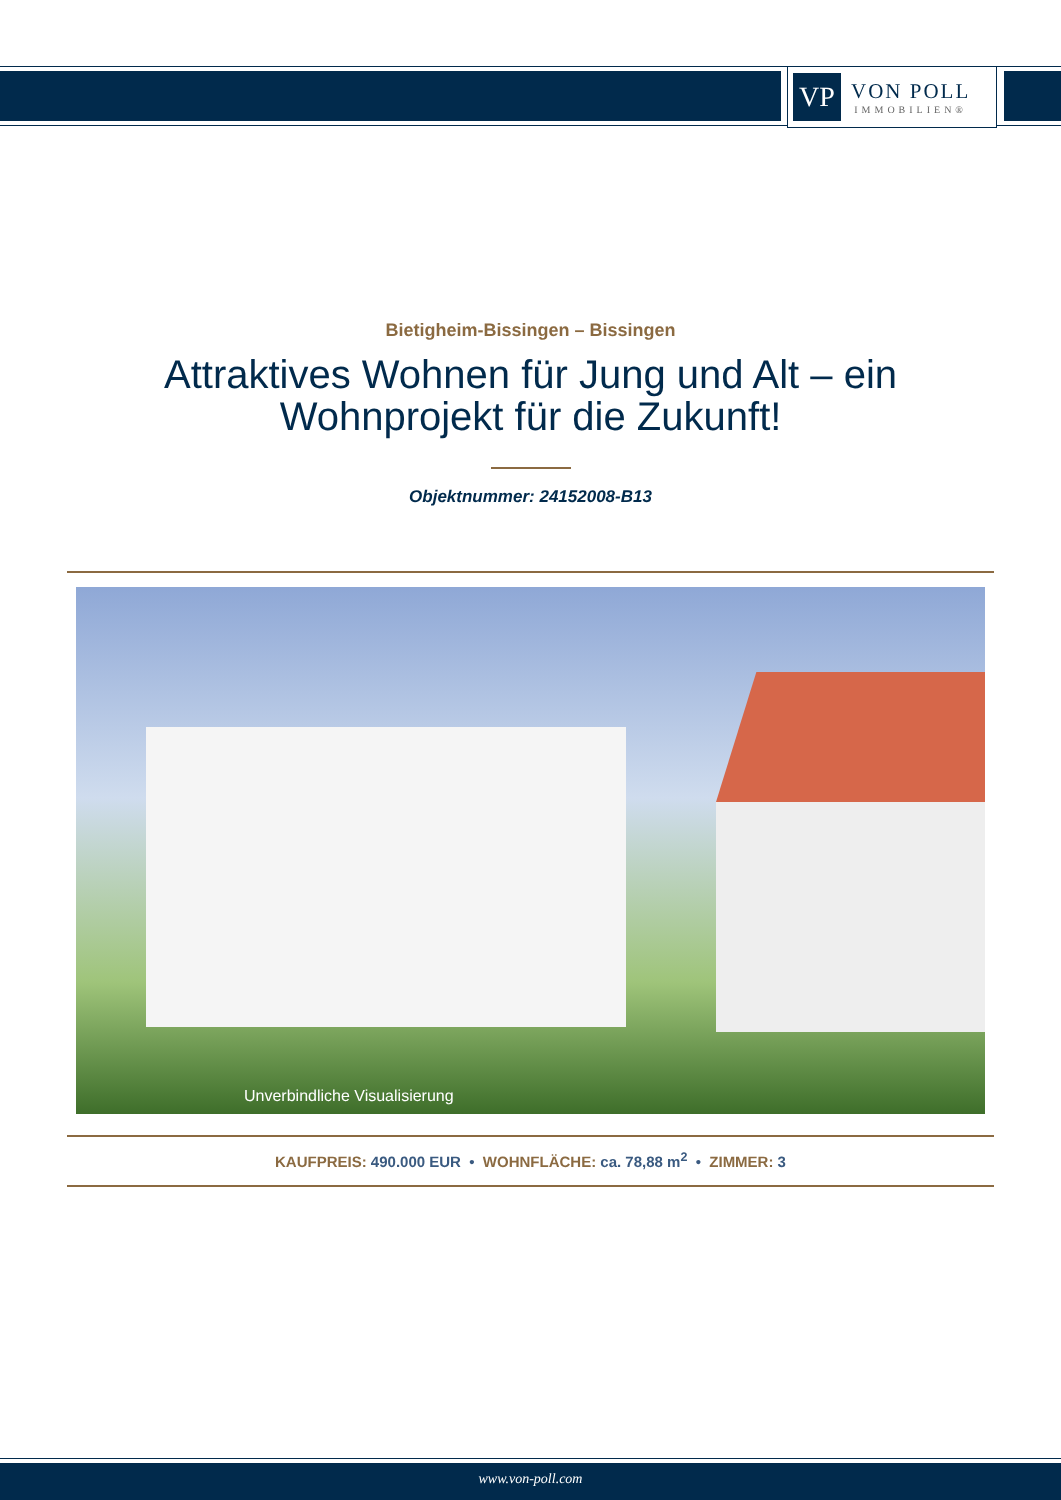VP
VON POLL
IMMOBILIEN®
Bietigheim-Bissingen – Bissingen
Attraktives Wohnen für Jung und Alt – ein Wohnprojekt für die Zukunft!
Objektnummer: 24152008-B13
Unverbindliche Visualisierung
KAUFPREIS: 490.000 EUR • WOHNFLÄCHE: ca. 78,88 m<sup>2</sup> • ZIMMER: 3
www.von-poll.com